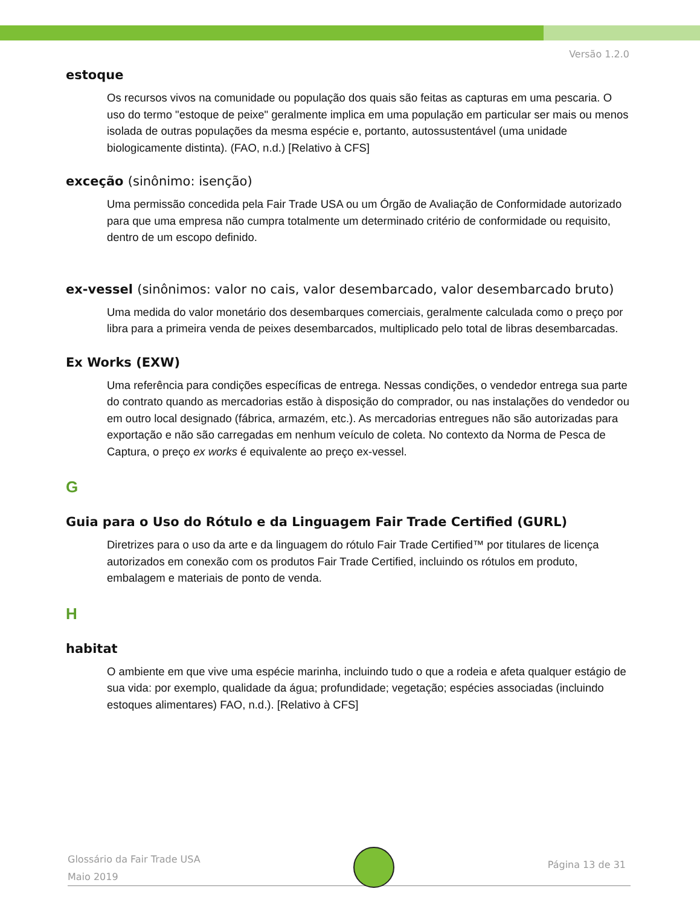Versão 1.2.0
estoque
Os recursos vivos na comunidade ou população dos quais são feitas as capturas em uma pescaria. O uso do termo "estoque de peixe" geralmente implica em uma população em particular ser mais ou menos isolada de outras populações da mesma espécie e, portanto, autossustentável (uma unidade biologicamente distinta). (FAO, n.d.) [Relativo à CFS]
exceção (sinônimo: isenção)
Uma permissão concedida pela Fair Trade USA ou um Órgão de Avaliação de Conformidade autorizado para que uma empresa não cumpra totalmente um determinado critério de conformidade ou requisito, dentro de um escopo definido.
ex-vessel (sinônimos: valor no cais, valor desembarcado, valor desembarcado bruto)
Uma medida do valor monetário dos desembarques comerciais, geralmente calculada como o preço por libra para a primeira venda de peixes desembarcados, multiplicado pelo total de libras desembarcadas.
Ex Works (EXW)
Uma referência para condições específicas de entrega. Nessas condições, o vendedor entrega sua parte do contrato quando as mercadorias estão à disposição do comprador, ou nas instalações do vendedor ou em outro local designado (fábrica, armazém, etc.). As mercadorias entregues não são autorizadas para exportação e não são carregadas em nenhum veículo de coleta. No contexto da Norma de Pesca de Captura, o preço ex works é equivalente ao preço ex-vessel.
G
Guia para o Uso do Rótulo e da Linguagem Fair Trade Certified (GURL)
Diretrizes para o uso da arte e da linguagem do rótulo Fair Trade Certified™ por titulares de licença autorizados em conexão com os produtos Fair Trade Certified, incluindo os rótulos em produto, embalagem e materiais de ponto de venda.
H
habitat
O ambiente em que vive uma espécie marinha, incluindo tudo o que a rodeia e afeta qualquer estágio de sua vida: por exemplo, qualidade da água; profundidade; vegetação; espécies associadas (incluindo estoques alimentares) FAO, n.d.). [Relativo à CFS]
Glossário da Fair Trade USA
Maio 2019
Página 13 de 31